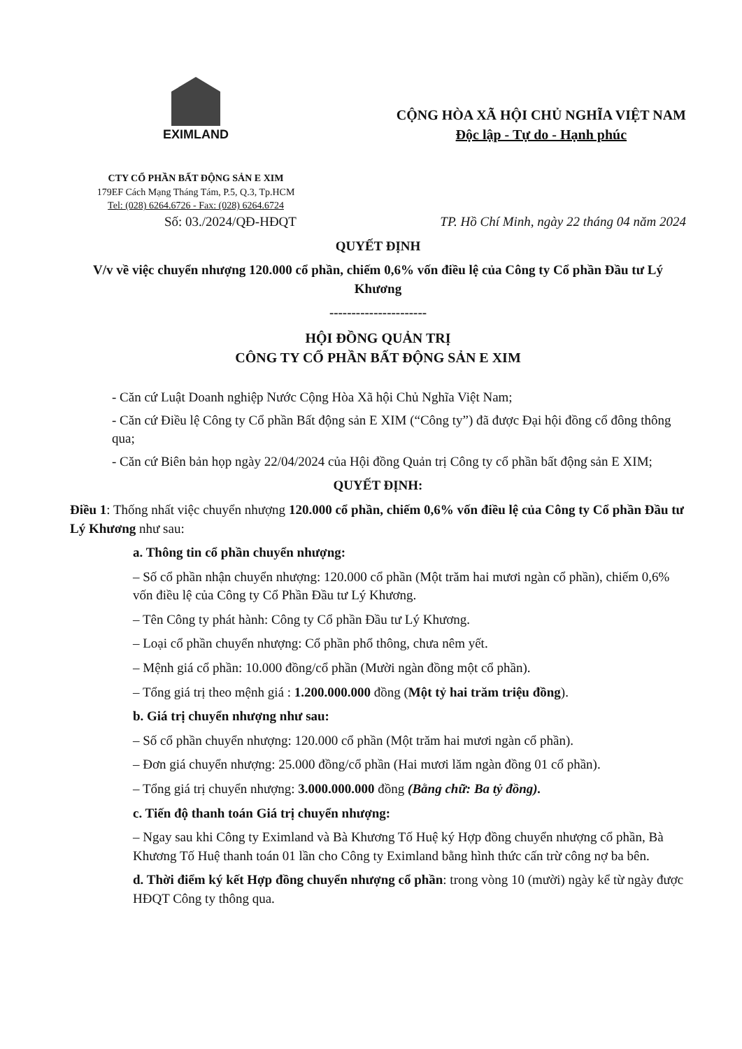EXIMLAND
CTY CỔ PHẦN BẤT ĐỘNG SẢN E XIM
179EF Cách Mạng Tháng Tám, P.5, Q.3, Tp.HCM
Tel: (028) 6264.6726 - Fax: (028) 6264.6724
CỘNG HÒA XÃ HỘI CHỦ NGHĨA VIỆT NAM
Độc lập - Tự do - Hạnh phúc
Số: 03./2024/QĐ-HĐQT TP. Hồ Chí Minh, ngày 22 tháng 04 năm 2024
QUYẾT ĐỊNH
V/v về việc chuyển nhượng 120.000 cổ phần, chiếm 0,6% vốn điều lệ của Công ty Cổ phần Đầu tư Lý Khương
----------------------
HỘI ĐỒNG QUẢN TRỊ
CÔNG TY CỔ PHẦN BẤT ĐỘNG SẢN E XIM
- Căn cứ Luật Doanh nghiệp Nước Cộng Hòa Xã hội Chủ Nghĩa Việt Nam;
- Căn cứ Điều lệ Công ty Cổ phần Bất động sản E XIM (“Công ty”) đã được Đại hội đồng cổ đông thông qua;
- Căn cứ Biên bản họp ngày 22/04/2024 của Hội đồng Quản trị Công ty cổ phần bất động sản E XIM;
QUYẾT ĐỊNH:
Điều 1: Thống nhất việc chuyển nhượng 120.000 cổ phần, chiếm 0,6% vốn điều lệ của Công ty Cổ phần Đầu tư Lý Khương như sau:
a. Thông tin cổ phần chuyển nhượng:
– Số cổ phần nhận chuyển nhượng: 120.000 cổ phần (Một trăm hai mươi ngàn cổ phần), chiếm 0,6% vốn điều lệ của Công ty Cổ Phần Đầu tư Lý Khương.
– Tên Công ty phát hành: Công ty Cổ phần Đầu tư Lý Khương.
– Loại cổ phần chuyển nhượng: Cổ phần phổ thông, chưa nêm yết.
– Mệnh giá cổ phần: 10.000 đồng/cổ phần (Mười ngàn đồng một cổ phần).
– Tổng giá trị theo mệnh giá : 1.200.000.000 đồng (Một tỷ hai trăm triệu đồng).
b. Giá trị chuyển nhượng như sau:
– Số cổ phần chuyển nhượng: 120.000 cổ phần (Một trăm hai mươi ngàn cổ phần).
– Đơn giá chuyển nhượng: 25.000 đồng/cổ phần (Hai mươi lăm ngàn đồng 01 cổ phần).
– Tổng giá trị chuyển nhượng: 3.000.000.000 đồng (Bằng chữ: Ba tỷ đồng).
c. Tiến độ thanh toán Giá trị chuyển nhượng:
– Ngay sau khi Công ty Eximland và Bà Khương Tố Huệ ký Hợp đồng chuyển nhượng cổ phần, Bà Khương Tố Huệ thanh toán 01 lần cho Công ty Eximland bằng hình thức cấn trừ công nợ ba bên.
d. Thời điểm ký kết Hợp đồng chuyển nhượng cổ phần: trong vòng 10 (mười) ngày kể từ ngày được HĐQT Công ty thông qua.